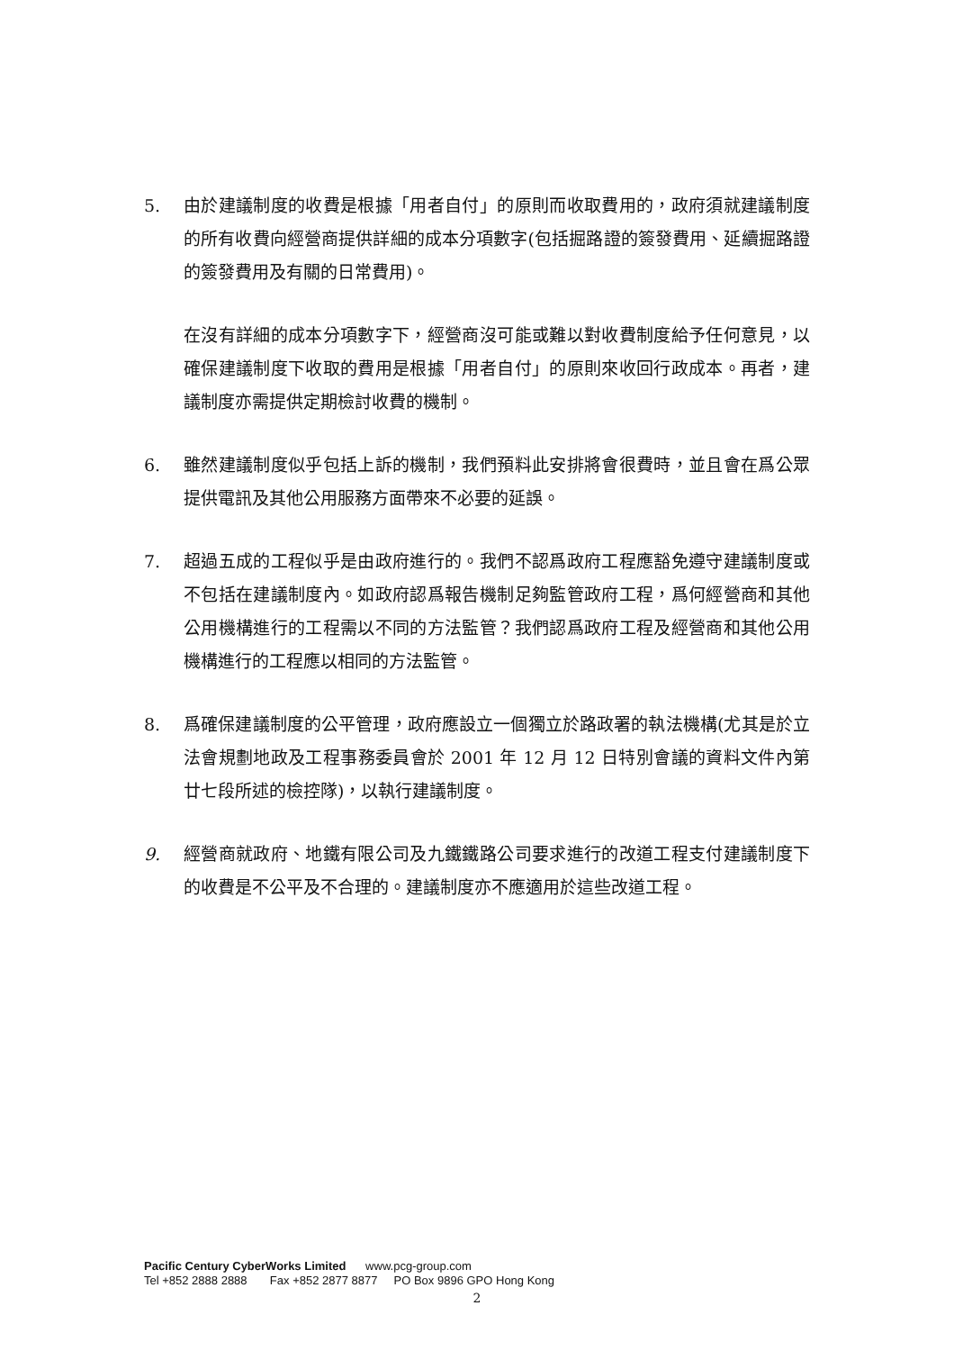5. 由於建議制度的收費是根據「用者自付」的原則而收取費用的，政府須就建議制度的所有收費向經營商提供詳細的成本分項數字(包括掘路證的簽發費用、延續掘路證的簽發費用及有關的日常費用)。
在沒有詳細的成本分項數字下，經營商沒可能或難以對收費制度給予任何意見，以確保建議制度下收取的費用是根據「用者自付」的原則來收回行政成本。再者，建議制度亦需提供定期檢討收費的機制。
6. 雖然建議制度似乎包括上訴的機制，我們預料此安排將會很費時，並且會在爲公眾提供電訊及其他公用服務方面帶來不必要的延誤。
7. 超過五成的工程似乎是由政府進行的。我們不認爲政府工程應豁免遵守建議制度或不包括在建議制度內。如政府認爲報告機制足夠監管政府工程，爲何經營商和其他公用機構進行的工程需以不同的方法監管？我們認爲政府工程及經營商和其他公用機構進行的工程應以相同的方法監管。
8. 爲確保建議制度的公平管理，政府應設立一個獨立於路政署的執法機構(尤其是於立法會規劃地政及工程事務委員會於 2001 年 12 月 12 日特別會議的資料文件內第廿七段所述的檢控隊)，以執行建議制度。
9. 經營商就政府、地鐵有限公司及九鐵鐵路公司要求進行的改道工程支付建議制度下的收費是不公平及不合理的。建議制度亦不應適用於這些改道工程。
Pacific Century CyberWorks Limited www.pcg-group.com
Tel +852 2888 2888 Fax +852 2877 8877 PO Box 9896 GPO Hong Kong
2